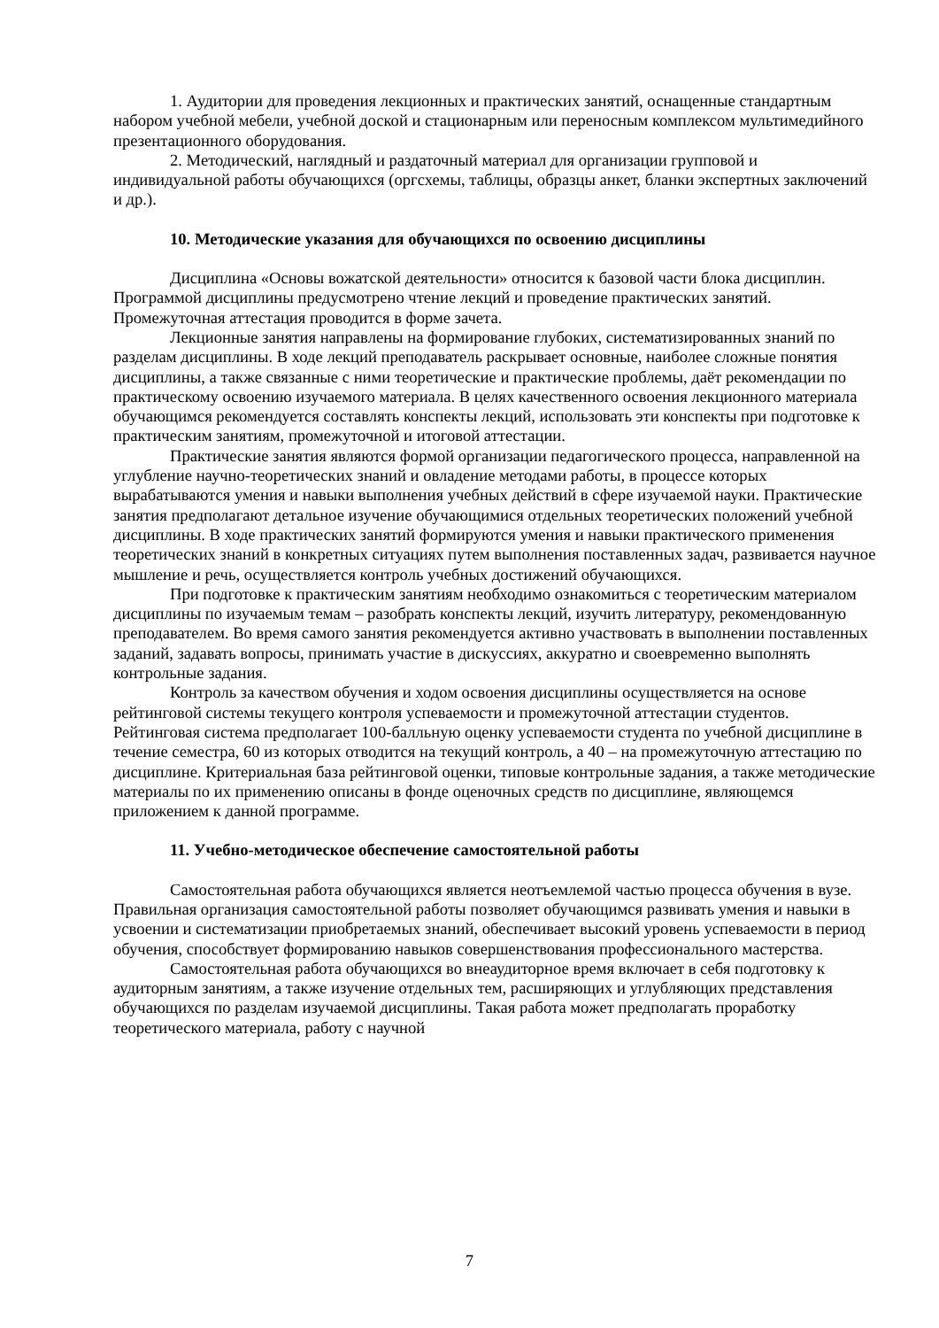1. Аудитории для проведения лекционных и практических занятий, оснащенные стандартным набором учебной мебели, учебной доской и стационарным или переносным комплексом мультимедийного презентационного оборудования.
2. Методический, наглядный и раздаточный материал для организации групповой и индивидуальной работы обучающихся (оргсхемы, таблицы, образцы анкет, бланки экспертных заключений и др.).
10. Методические указания для обучающихся по освоению дисциплины
Дисциплина «Основы вожатской деятельности» относится к базовой части блока дисциплин. Программой дисциплины предусмотрено чтение лекций и проведение практических занятий. Промежуточная аттестация проводится в форме зачета.
Лекционные занятия направлены на формирование глубоких, систематизированных знаний по разделам дисциплины. В ходе лекций преподаватель раскрывает основные, наиболее сложные понятия дисциплины, а также связанные с ними теоретические и практические проблемы, даёт рекомендации по практическому освоению изучаемого материала. В целях качественного освоения лекционного материала обучающимся рекомендуется составлять конспекты лекций, использовать эти конспекты при подготовке к практическим занятиям, промежуточной и итоговой аттестации.
Практические занятия являются формой организации педагогического процесса, направленной на углубление научно-теоретических знаний и овладение методами работы, в процессе которых вырабатываются умения и навыки выполнения учебных действий в сфере изучаемой науки. Практические занятия предполагают детальное изучение обучающимися отдельных теоретических положений учебной дисциплины. В ходе практических занятий формируются умения и навыки практического применения теоретических знаний в конкретных ситуациях путем выполнения поставленных задач, развивается научное мышление и речь, осуществляется контроль учебных достижений обучающихся.
При подготовке к практическим занятиям необходимо ознакомиться с теоретическим материалом дисциплины по изучаемым темам – разобрать конспекты лекций, изучить литературу, рекомендованную преподавателем. Во время самого занятия рекомендуется активно участвовать в выполнении поставленных заданий, задавать вопросы, принимать участие в дискуссиях, аккуратно и своевременно выполнять контрольные задания.
Контроль за качеством обучения и ходом освоения дисциплины осуществляется на основе рейтинговой системы текущего контроля успеваемости и промежуточной аттестации студентов. Рейтинговая система предполагает 100-балльную оценку успеваемости студента по учебной дисциплине в течение семестра, 60 из которых отводится на текущий контроль, а 40 – на промежуточную аттестацию по дисциплине. Критериальная база рейтинговой оценки, типовые контрольные задания, а также методические материалы по их применению описаны в фонде оценочных средств по дисциплине, являющемся приложением к данной программе.
11. Учебно-методическое обеспечение самостоятельной работы
Самостоятельная работа обучающихся является неотъемлемой частью процесса обучения в вузе. Правильная организация самостоятельной работы позволяет обучающимся развивать умения и навыки в усвоении и систематизации приобретаемых знаний, обеспечивает высокий уровень успеваемости в период обучения, способствует формированию навыков совершенствования профессионального мастерства.
Самостоятельная работа обучающихся во внеаудиторное время включает в себя подготовку к аудиторным занятиям, а также изучение отдельных тем, расширяющих и углубляющих представления обучающихся по разделам изучаемой дисциплины. Такая работа может предполагать проработку теоретического материала, работу с научной
7